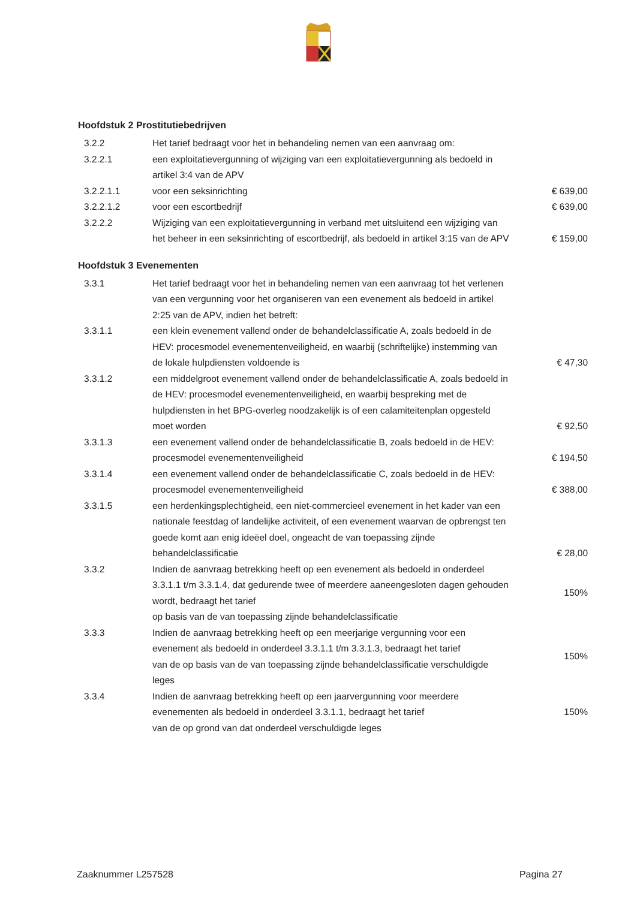Hoofdstuk 2 Prostitutiebedrijven
| 3.2.2 | Het tarief bedraagt voor het in behandeling nemen van een aanvraag om: | |
| 3.2.2.1 | een exploitatievergunning of wijziging van een exploitatievergunning als bedoeld in artikel 3:4 van de APV | |
| 3.2.2.1.1 | voor een seksinrichting | € 639,00 |
| 3.2.2.1.2 | voor een escortbedrijf | € 639,00 |
| 3.2.2.2 | Wijziging van een exploitatievergunning in verband met uitsluitend een wijziging van het beheer in een seksinrichting of escortbedrijf, als bedoeld in artikel 3:15 van de APV | € 159,00 |
Hoofdstuk 3 Evenementen
| 3.3.1 | Het tarief bedraagt voor het in behandeling nemen van een aanvraag tot het verlenen van een vergunning voor het organiseren van een evenement als bedoeld in artikel 2:25 van de APV, indien het betreft: | |
| 3.3.1.1 | een klein evenement vallend onder de behandelclassificatie A, zoals bedoeld in de HEV: procesmodel evenementenveiligheid, en waarbij (schriftelijke) instemming van de lokale hulpdiensten voldoende is | € 47,30 |
| 3.3.1.2 | een middelgroot evenement vallend onder de behandelclassificatie A, zoals bedoeld in de HEV: procesmodel evenementenveiligheid, en waarbij bespreking met de hulpdiensten in het BPG-overleg noodzakelijk is of een calamiteitenplan opgesteld moet worden | € 92,50 |
| 3.3.1.3 | een evenement vallend onder de behandelclassificatie B, zoals bedoeld in de HEV: procesmodel evenementenveiligheid | € 194,50 |
| 3.3.1.4 | een evenement vallend onder de behandelclassificatie C, zoals bedoeld in de HEV: procesmodel evenementenveiligheid | € 388,00 |
| 3.3.1.5 | een herdenkingsplechtigheid, een niet-commercieel evenement in het kader van een nationale feestdag of landelijke activiteit, of een evenement waarvan de opbrengst ten goede komt aan enig ideëel doel, ongeacht de van toepassing zijnde behandelclassificatie | € 28,00 |
| 3.3.2 | Indien de aanvraag betrekking heeft op een evenement als bedoeld in onderdeel 3.3.1.1 t/m 3.3.1.4, dat gedurende twee of meerdere aaneengesloten dagen gehouden wordt, bedraagt het tarief op basis van de van toepassing zijnde behandelclassificatie | 150% |
| 3.3.3 | Indien de aanvraag betrekking heeft op een meerjarige vergunning voor een evenement als bedoeld in onderdeel 3.3.1.1 t/m 3.3.1.3, bedraagt het tarief van de op basis van de van toepassing zijnde behandelclassificatie verschuldigde leges | 150% |
| 3.3.4 | Indien de aanvraag betrekking heeft op een jaarvergunning voor meerdere evenementen als bedoeld in onderdeel 3.3.1.1, bedraagt het tarief van de op grond van dat onderdeel verschuldigde leges | 150% |
Zaaknummer L257528 Pagina 27